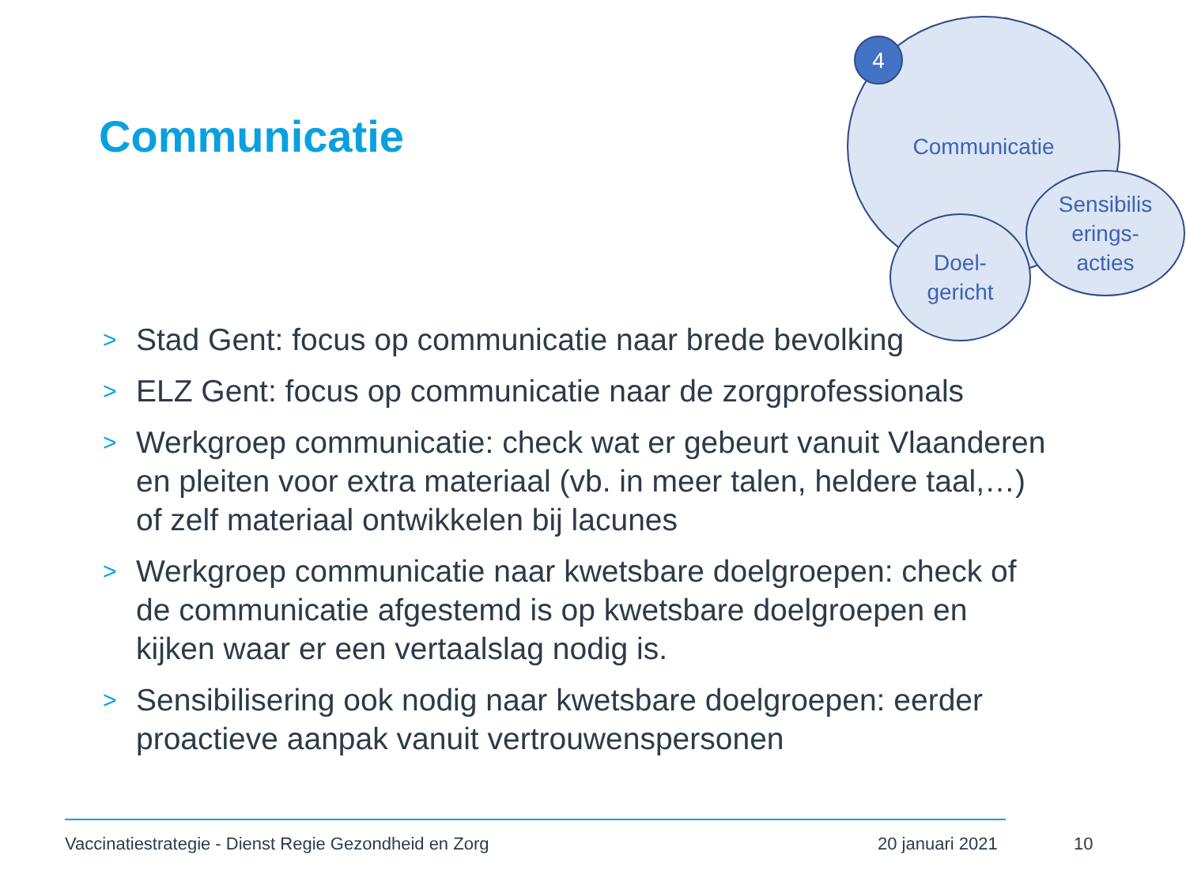Communicatie
Communicatie
Doel-
gericht
Sensibilis
erings-
acties
4
> Stad Gent: focus op communicatie naar brede bevolking
> ELZ Gent: focus op communicatie naar de zorgprofessionals
> Werkgroep communicatie: check wat er gebeurt vanuit Vlaanderen en pleiten voor extra materiaal (vb. in meer talen, heldere taal,…) of zelf materiaal ontwikkelen bij lacunes
> Werkgroep communicatie naar kwetsbare doelgroepen: check of de communicatie afgestemd is op kwetsbare doelgroepen en kijken waar er een vertaalslag nodig is.
> Sensibilisering ook nodig naar kwetsbare doelgroepen: eerder proactieve aanpak vanuit vertrouwenspersonen
Vaccinatiestrategie - Dienst Regie Gezondheid en Zorg
20 januari 2021 10